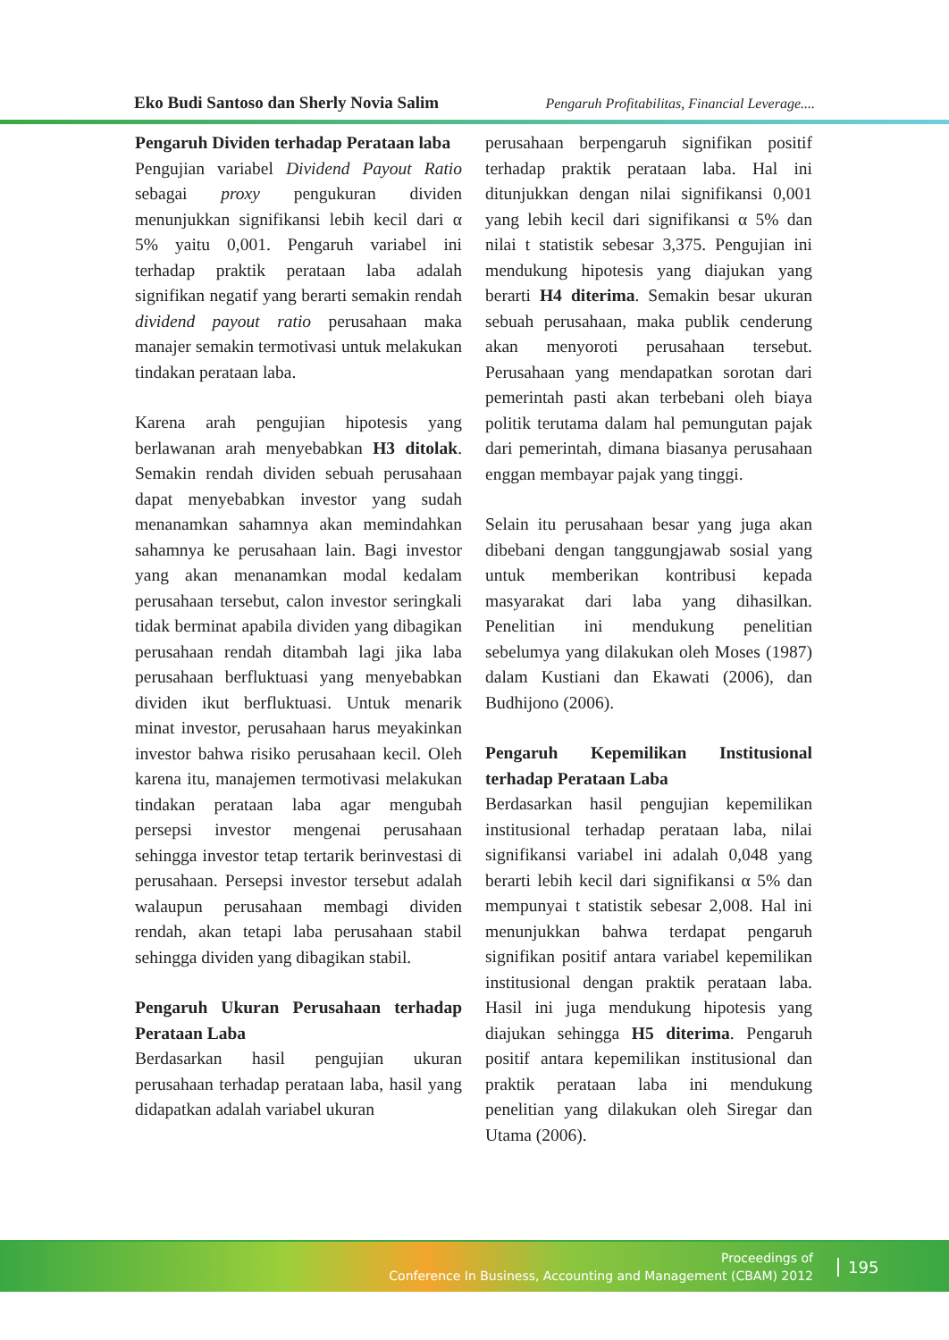Eko Budi Santoso dan Sherly Novia Salim Pengaruh Profitabilitas, Financial Leverage....
Pengaruh Dividen terhadap Perataan laba
Pengujian variabel Dividend Payout Ratio sebagai proxy pengukuran dividen menunjukkan signifikansi lebih kecil dari α 5% yaitu 0,001. Pengaruh variabel ini terhadap praktik perataan laba adalah signifikan negatif yang berarti semakin rendah dividend payout ratio perusahaan maka manajer semakin termotivasi untuk melakukan tindakan perataan laba.
Karena arah pengujian hipotesis yang berlawanan arah menyebabkan H3 ditolak. Semakin rendah dividen sebuah perusahaan dapat menyebabkan investor yang sudah menanamkan sahamnya akan memindahkan sahamnya ke perusahaan lain. Bagi investor yang akan menanamkan modal kedalam perusahaan tersebut, calon investor seringkali tidak berminat apabila dividen yang dibagikan perusahaan rendah ditambah lagi jika laba perusahaan berfluktuasi yang menyebabkan dividen ikut berfluktuasi. Untuk menarik minat investor, perusahaan harus meyakinkan investor bahwa risiko perusahaan kecil. Oleh karena itu, manajemen termotivasi melakukan tindakan perataan laba agar mengubah persepsi investor mengenai perusahaan sehingga investor tetap tertarik berinvestasi di perusahaan. Persepsi investor tersebut adalah walaupun perusahaan membagi dividen rendah, akan tetapi laba perusahaan stabil sehingga dividen yang dibagikan stabil.
Pengaruh Ukuran Perusahaan terhadap Perataan Laba
Berdasarkan hasil pengujian ukuran perusahaan terhadap perataan laba, hasil yang didapatkan adalah variabel ukuran
perusahaan berpengaruh signifikan positif terhadap praktik perataan laba. Hal ini ditunjukkan dengan nilai signifikansi 0,001 yang lebih kecil dari signifikansi α 5% dan nilai t statistik sebesar 3,375. Pengujian ini mendukung hipotesis yang diajukan yang berarti H4 diterima. Semakin besar ukuran sebuah perusahaan, maka publik cenderung akan menyoroti perusahaan tersebut. Perusahaan yang mendapatkan sorotan dari pemerintah pasti akan terbebani oleh biaya politik terutama dalam hal pemungutan pajak dari pemerintah, dimana biasanya perusahaan enggan membayar pajak yang tinggi.
Selain itu perusahaan besar yang juga akan dibebani dengan tanggungjawab sosial yang untuk memberikan kontribusi kepada masyarakat dari laba yang dihasilkan. Penelitian ini mendukung penelitian sebelumya yang dilakukan oleh Moses (1987) dalam Kustiani dan Ekawati (2006), dan Budhijono (2006).
Pengaruh Kepemilikan Institusional terhadap Perataan Laba
Berdasarkan hasil pengujian kepemilikan institusional terhadap perataan laba, nilai signifikansi variabel ini adalah 0,048 yang berarti lebih kecil dari signifikansi α 5% dan mempunyai t statistik sebesar 2,008. Hal ini menunjukkan bahwa terdapat pengaruh signifikan positif antara variabel kepemilikan institusional dengan praktik perataan laba. Hasil ini juga mendukung hipotesis yang diajukan sehingga H5 diterima. Pengaruh positif antara kepemilikan institusional dan praktik perataan laba ini mendukung penelitian yang dilakukan oleh Siregar dan Utama (2006).
Proceedings of
Conference In Business, Accounting and Management (CBAM) 2012
195